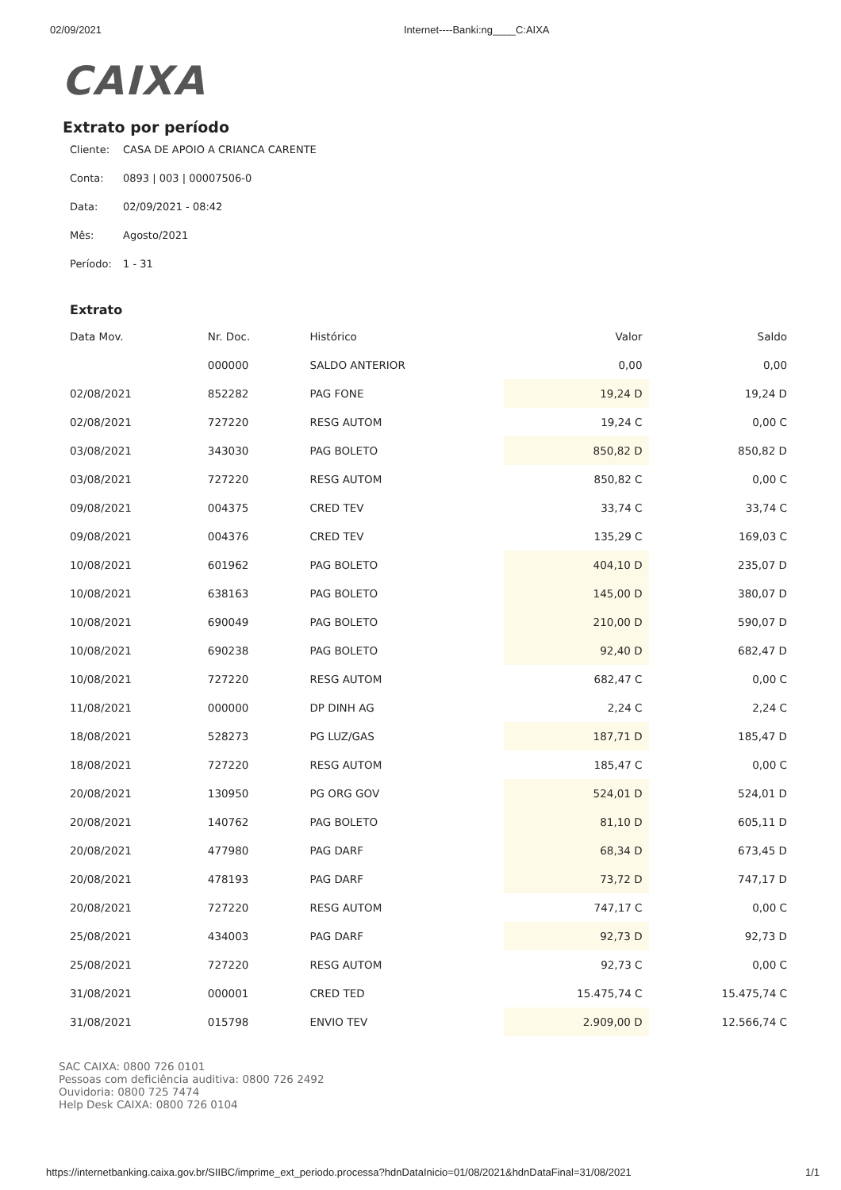02/09/2021 Internet----Banki:ng____C:AIXA
CAIXA
Extrato por período
Cliente: CASA DE APOIO A CRIANCA CARENTE
Conta: 0893 | 003 | 00007506-0
Data: 02/09/2021 - 08:42
Mês: Agosto/2021
Período: 1 - 31
Extrato
| Data Mov. | Nr. Doc. | Histórico | Valor | Saldo |
| --- | --- | --- | --- | --- |
| | 000000 | SALDO ANTERIOR | 0,00 | 0,00 |
| 02/08/2021 | 852282 | PAG FONE | 19,24 D | 19,24 D |
| 02/08/2021 | 727220 | RESG AUTOM | 19,24 C | 0,00 C |
| 03/08/2021 | 343030 | PAG BOLETO | 850,82 D | 850,82 D |
| 03/08/2021 | 727220 | RESG AUTOM | 850,82 C | 0,00 C |
| 09/08/2021 | 004375 | CRED TEV | 33,74 C | 33,74 C |
| 09/08/2021 | 004376 | CRED TEV | 135,29 C | 169,03 C |
| 10/08/2021 | 601962 | PAG BOLETO | 404,10 D | 235,07 D |
| 10/08/2021 | 638163 | PAG BOLETO | 145,00 D | 380,07 D |
| 10/08/2021 | 690049 | PAG BOLETO | 210,00 D | 590,07 D |
| 10/08/2021 | 690238 | PAG BOLETO | 92,40 D | 682,47 D |
| 10/08/2021 | 727220 | RESG AUTOM | 682,47 C | 0,00 C |
| 11/08/2021 | 000000 | DP DINH AG | 2,24 C | 2,24 C |
| 18/08/2021 | 528273 | PG LUZ/GAS | 187,71 D | 185,47 D |
| 18/08/2021 | 727220 | RESG AUTOM | 185,47 C | 0,00 C |
| 20/08/2021 | 130950 | PG ORG GOV | 524,01 D | 524,01 D |
| 20/08/2021 | 140762 | PAG BOLETO | 81,10 D | 605,11 D |
| 20/08/2021 | 477980 | PAG DARF | 68,34 D | 673,45 D |
| 20/08/2021 | 478193 | PAG DARF | 73,72 D | 747,17 D |
| 20/08/2021 | 727220 | RESG AUTOM | 747,17 C | 0,00 C |
| 25/08/2021 | 434003 | PAG DARF | 92,73 D | 92,73 D |
| 25/08/2021 | 727220 | RESG AUTOM | 92,73 C | 0,00 C |
| 31/08/2021 | 000001 | CRED TED | 15.475,74 C | 15.475,74 C |
| 31/08/2021 | 015798 | ENVIO TEV | 2.909,00 D | 12.566,74 C |
SAC CAIXA: 0800 726 0101
Pessoas com deficiência auditiva: 0800 726 2492
Ouvidoria: 0800 725 7474
Help Desk CAIXA: 0800 726 0104
https://internetbanking.caixa.gov.br/SIIBC/imprime_ext_periodo.processa?hdnDataInicio=01/08/2021&hdnDataFinal=31/08/2021 1/1